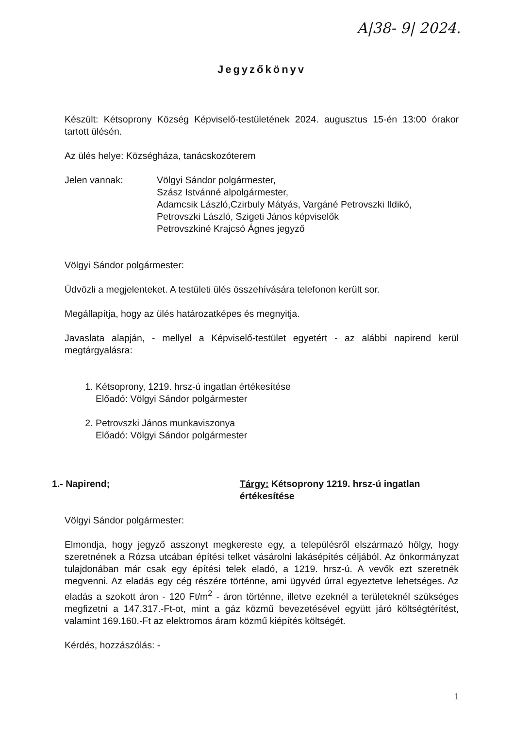A|38- 9| 2024.
Jegyzőkönyv
Készült: Kétsoprony Község Képviselő-testületének 2024. augusztus 15-én 13:00 órakor tartott ülésén.
Az ülés helye: Községháza, tanácskozóterem
Jelen vannak: Völgyi Sándor polgármester,
Szász Istvánné alpolgármester,
Adamcsik László,Czirbuly Mátyás, Vargáné Petrovszki Ildikó,
Petrovszki László, Szigeti János képviselők
Petrovszkiné Krajcsó Ágnes jegyző
Völgyi Sándor polgármester:
Üdvözli a megjelenteket. A testületi ülés összehívására telefonon került sor.
Megállapítja, hogy az ülés határozatképes és megnyitja.
Javaslata alapján, - mellyel a Képviselő-testület egyetért - az alábbi napirend kerül megtárgyalásra:
1. Kétsoprony, 1219. hrsz-ú ingatlan értékesítése
Előadó: Völgyi Sándor polgármester
2. Petrovszki János munkaviszonya
Előadó: Völgyi Sándor polgármester
1.- Napirend; Tárgy: Kétsoprony 1219. hrsz-ú ingatlan értékesítése
Völgyi Sándor polgármester:
Elmondja, hogy jegyző asszonyt megkereste egy, a településről elszármazó hölgy, hogy szeretnének a Rózsa utcában építési telket vásárolni lakásépítés céljából. Az önkormányzat tulajdonában már csak egy építési telek eladó, a 1219. hrsz-ú. A vevők ezt szeretnék megvenni. Az eladás egy cég részére történne, ami ügyvéd úrral egyeztetve lehetséges. Az eladás a szokott áron - 120 Ft/m<sup>2</sup> - áron történne, illetve ezeknél a területeknél szükséges megfizetni a 147.317.-Ft-ot, mint a gáz közmű bevezetésével együtt járó költségtérítést, valamint 169.160.-Ft az elektromos áram közmű kiépítés költségét.
Kérdés, hozzászólás: -
1